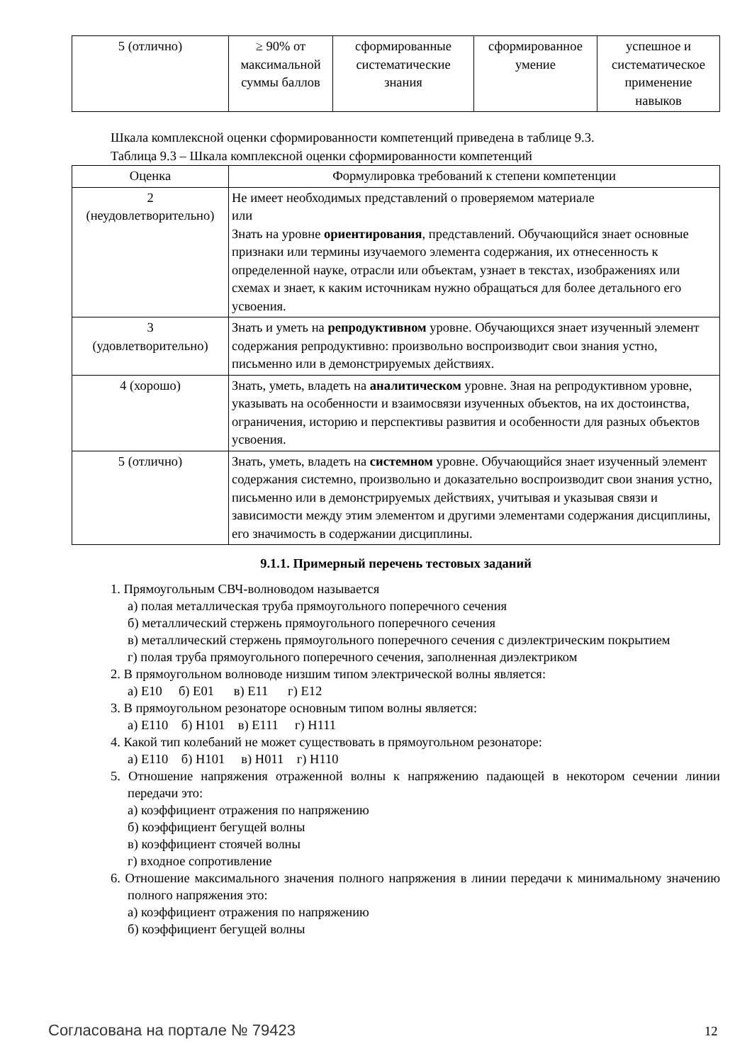| 5 (отлично) | ≥ 90% от максимальной суммы баллов | сформированные систематические знания | сформированное умение | успешное и систематическое применение навыков |
Шкала комплексной оценки сформированности компетенций приведена в таблице 9.3.
Таблица 9.3 – Шкала комплексной оценки сформированности компетенций
| Оценка | Формулировка требований к степени компетенции |
| --- | --- |
| 2 (неудовлетворительно) | Не имеет необходимых представлений о проверяемом материале или Знать на уровне ориентирования , представлений. Обучающийся знает основные признаки или термины изучаемого элемента содержания, их отнесенность к определенной науке, отрасли или объектам, узнает в текстах, изображениях или схемах и знает, к каким источникам нужно обращаться для более детального его усвоения. |
| 3 (удовлетворительно) | Знать и уметь на репродуктивном уровне. Обучающихся знает изученный элемент содержания репродуктивно: произвольно воспроизводит свои знания устно, письменно или в демонстрируемых действиях. |
| 4 (хорошо) | Знать, уметь, владеть на аналитическом уровне. Зная на репродуктивном уровне, указывать на особенности и взаимосвязи изученных объектов, на их достоинства, ограничения, историю и перспективы развития и особенности для разных объектов усвоения. |
| 5 (отлично) | Знать, уметь, владеть на системном уровне. Обучающийся знает изученный элемент содержания системно, произвольно и доказательно воспроизводит свои знания устно, письменно или в демонстрируемых действиях, учитывая и указывая связи и зависимости между этим элементом и другими элементами содержания дисциплины, его значимость в содержании дисциплины. |
9.1.1. Примерный перечень тестовых заданий
1. Прямоугольным СВЧ-волноводом называется
а) полая металлическая труба прямоугольного поперечного сечения
б) металлический стержень прямоугольного поперечного сечения
в) металлический стержень прямоугольного поперечного сечения с диэлектрическим покрытием
г) полая труба прямоугольного поперечного сечения, заполненная диэлектриком
2. В прямоугольном волноводе низшим типом электрической волны является:
а) Е10 б) Е01 в) Е11 г) Е12
3. В прямоугольном резонаторе основным типом волны является:
а) Е110 б) Н101 в) Е111 г) Н111
4. Какой тип колебаний не может существовать в прямоугольном резонаторе:
а) Е110 б) Н101 в) Н011 г) Н110
5. Отношение напряжения отраженной волны к напряжению падающей в некотором сечении линии передачи это:
а) коэффициент отражения по напряжению
б) коэффициент бегущей волны
в) коэффициент стоячей волны
г) входное сопротивление
6. Отношение максимального значения полного напряжения в линии передачи к минимальному значению полного напряжения это:
а) коэффициент отражения по напряжению
б) коэффициент бегущей волны
Согласована на портале № 79423 12